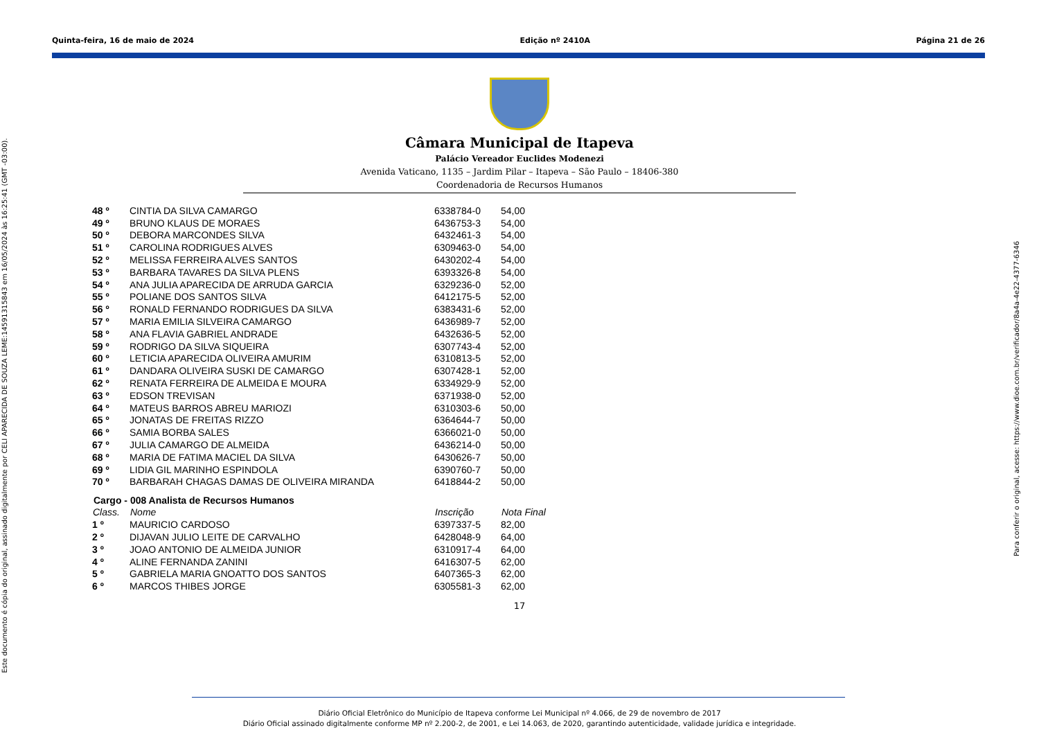Quinta-feira, 16 de maio de 2024 Edição nº 2410A Página 21 de 26
Câmara Municipal de Itapeva
Palácio Vereador Euclides Modenezi
Avenida Vaticano, 1135 – Jardim Pilar – Itapeva – São Paulo – 18406-380
Coordenadoria de Recursos Humanos
| 48 º | CINTIA DA SILVA CAMARGO | 6338784-0 | 54,00 |
| 49 º | BRUNO KLAUS DE MORAES | 6436753-3 | 54,00 |
| 50 º | DEBORA MARCONDES SILVA | 6432461-3 | 54,00 |
| 51 º | CAROLINA RODRIGUES ALVES | 6309463-0 | 54,00 |
| 52 º | MELISSA FERREIRA ALVES SANTOS | 6430202-4 | 54,00 |
| 53 º | BARBARA TAVARES DA SILVA PLENS | 6393326-8 | 54,00 |
| 54 º | ANA JULIA APARECIDA DE ARRUDA GARCIA | 6329236-0 | 52,00 |
| 55 º | POLIANE DOS SANTOS SILVA | 6412175-5 | 52,00 |
| 56 º | RONALD FERNANDO RODRIGUES DA SILVA | 6383431-6 | 52,00 |
| 57 º | MARIA EMILIA SILVEIRA CAMARGO | 6436989-7 | 52,00 |
| 58 º | ANA FLAVIA GABRIEL ANDRADE | 6432636-5 | 52,00 |
| 59 º | RODRIGO DA SILVA SIQUEIRA | 6307743-4 | 52,00 |
| 60 º | LETICIA APARECIDA OLIVEIRA AMURIM | 6310813-5 | 52,00 |
| 61 º | DANDARA OLIVEIRA SUSKI DE CAMARGO | 6307428-1 | 52,00 |
| 62 º | RENATA FERREIRA DE ALMEIDA E MOURA | 6334929-9 | 52,00 |
| 63 º | EDSON TREVISAN | 6371938-0 | 52,00 |
| 64 º | MATEUS BARROS ABREU MARIOZI | 6310303-6 | 50,00 |
| 65 º | JONATAS DE FREITAS RIZZO | 6364644-7 | 50,00 |
| 66 º | SAMIA BORBA SALES | 6366021-0 | 50,00 |
| 67 º | JULIA CAMARGO DE ALMEIDA | 6436214-0 | 50,00 |
| 68 º | MARIA DE FATIMA MACIEL DA SILVA | 6430626-7 | 50,00 |
| 69 º | LIDIA GIL MARINHO ESPINDOLA | 6390760-7 | 50,00 |
| 70 º | BARBARAH CHAGAS DAMAS DE OLIVEIRA MIRANDA | 6418844-2 | 50,00 |
Cargo - 008 Analista de Recursos Humanos
| Class. | Nome | Inscrição | Nota Final |
| --- | --- | --- | --- |
| 1 º | MAURICIO CARDOSO | 6397337-5 | 82,00 |
| 2 º | DIJAVAN JULIO LEITE DE CARVALHO | 6428048-9 | 64,00 |
| 3 º | JOAO ANTONIO DE ALMEIDA JUNIOR | 6310917-4 | 64,00 |
| 4 º | ALINE FERNANDA ZANINI | 6416307-5 | 62,00 |
| 5 º | GABRIELA MARIA GNOATTO DOS SANTOS | 6407365-3 | 62,00 |
| 6 º | MARCOS THIBES JORGE | 6305581-3 | 62,00 |
17
Este documento é cópia do original, assinado digitalmente por CELI APARECIDA DE SOUZA LEME:14591315843 em 16/05/2024 às 16:25:41 (GMT -03:00).
Para conferir o original, acesse: https://www.dioe.com.br/verificador/8a4a-4e22-4377-6346
Diário Oficial Eletrônico do Município de Itapeva conforme Lei Municipal nº 4.066, de 29 de novembro de 2017
Diário Oficial assinado digitalmente conforme MP nº 2.200-2, de 2001, e Lei 14.063, de 2020, garantindo autenticidade, validade jurídica e integridade.